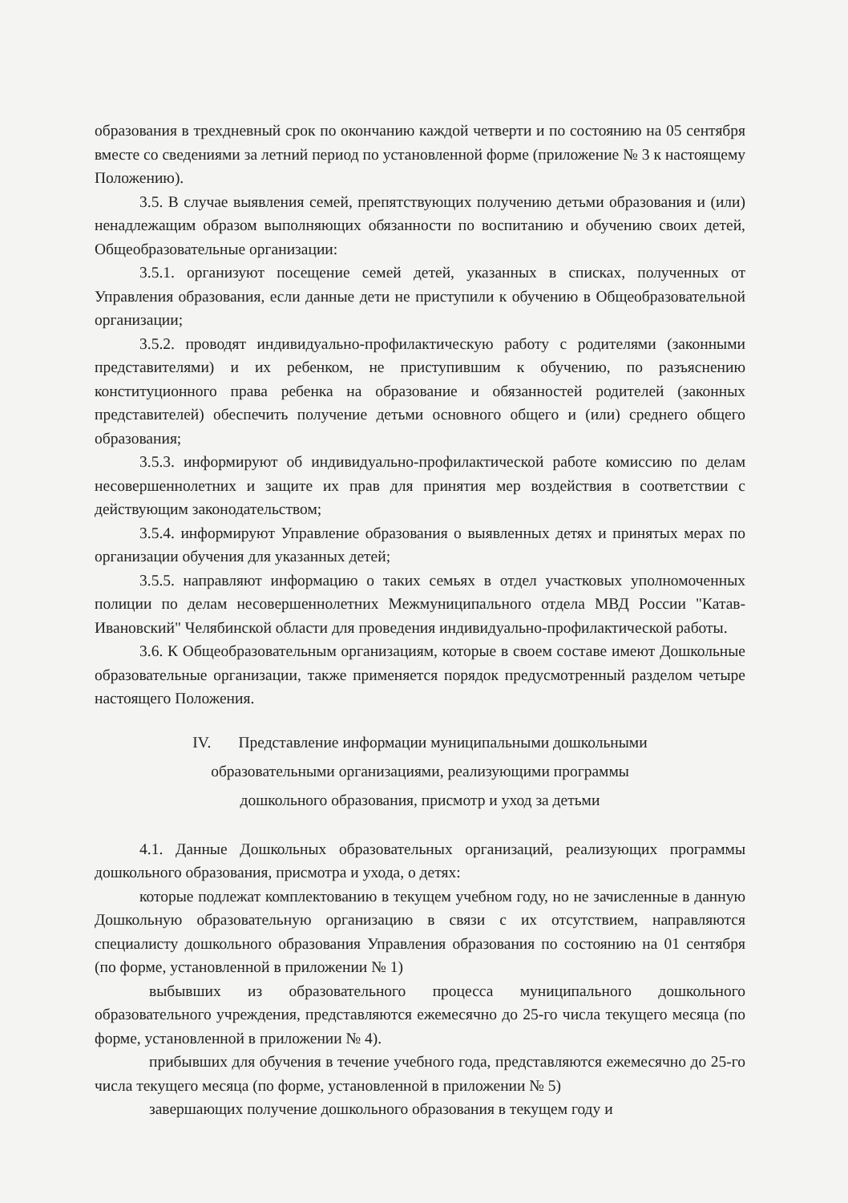образования в трехдневный срок по окончанию каждой четверти и по состоянию на 05 сентября вместе со сведениями за летний период по установленной форме (приложение № 3 к настоящему Положению).
3.5. В случае выявления семей, препятствующих получению детьми образования и (или) ненадлежащим образом выполняющих обязанности по воспитанию и обучению своих детей, Общеобразовательные организации:
3.5.1. организуют посещение семей детей, указанных в списках, полученных от Управления образования, если данные дети не приступили к обучению в Общеобразовательной организации;
3.5.2. проводят индивидуально-профилактическую работу с родителями (законными представителями) и их ребенком, не приступившим к обучению, по разъяснению конституционного права ребенка на образование и обязанностей родителей (законных представителей) обеспечить получение детьми основного общего и (или) среднего общего образования;
3.5.3. информируют об индивидуально-профилактической работе комиссию по делам несовершеннолетних и защите их прав для принятия мер воздействия в соответствии с действующим законодательством;
3.5.4. информируют Управление образования о выявленных детях и принятых мерах по организации обучения для указанных детей;
3.5.5. направляют информацию о таких семьях в отдел участковых уполномоченных полиции по делам несовершеннолетних Межмуниципального отдела МВД России "Катав-Ивановский" Челябинской области для проведения индивидуально-профилактической работы.
3.6. К Общеобразовательным организациям, которые в своем составе имеют Дошкольные образовательные организации, также применяется порядок предусмотренный разделом четыре настоящего Положения.
IV. Представление информации муниципальными дошкольными
образовательными организациями, реализующими программы
дошкольного образования, присмотр и уход за детьми
4.1. Данные Дошкольных образовательных организаций, реализующих программы дошкольного образования, присмотра и ухода, о детях:
которые подлежат комплектованию в текущем учебном году, но не зачисленные в данную Дошкольную образовательную организацию в связи с их отсутствием, направляются специалисту дошкольного образования Управления образования по состоянию на 01 сентября (по форме, установленной в приложении № 1)
выбывших из образовательного процесса муниципального дошкольного образовательного учреждения, представляются ежемесячно до 25-го числа текущего месяца (по форме, установленной в приложении № 4).
прибывших для обучения в течение учебного года, представляются ежемесячно до 25-го числа текущего месяца (по форме, установленной в приложении № 5)
завершающих получение дошкольного образования в текущем году и